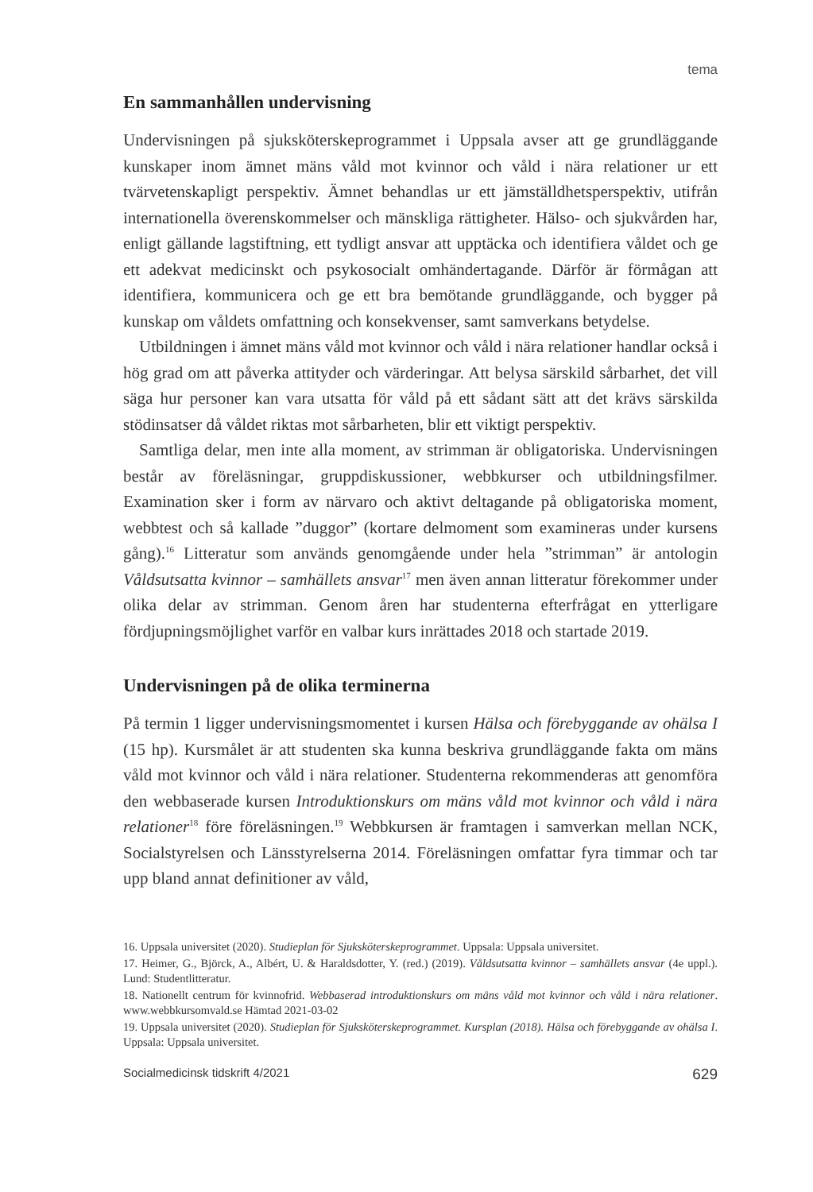tema
En sammanhållen undervisning
Undervisningen på sjuksköterskeprogrammet i Uppsala avser att ge grundläggande kunskaper inom ämnet mäns våld mot kvinnor och våld i nära relationer ur ett tvärvetenskapligt perspektiv. Ämnet behandlas ur ett jämställdhetsperspektiv, utifrån internationella överenskommelser och mänskliga rättigheter. Hälso- och sjukvården har, enligt gällande lagstiftning, ett tydligt ansvar att upptäcka och identifiera våldet och ge ett adekvat medicinskt och psykosocialt omhändertagande. Därför är förmågan att identifiera, kommunicera och ge ett bra bemötande grundläggande, och bygger på kunskap om våldets omfattning och konsekvenser, samt samverkans betydelse.
Utbildningen i ämnet mäns våld mot kvinnor och våld i nära relationer handlar också i hög grad om att påverka attityder och värderingar. Att belysa särskild sårbarhet, det vill säga hur personer kan vara utsatta för våld på ett sådant sätt att det krävs särskilda stödinsatser då våldet riktas mot sårbarheten, blir ett viktigt perspektiv.
Samtliga delar, men inte alla moment, av strimman är obligatoriska. Undervisningen består av föreläsningar, gruppdiskussioner, webbkurser och utbildningsfilmer. Examination sker i form av närvaro och aktivt deltagande på obligatoriska moment, webbtest och så kallade ”duggor” (kortare delmoment som examineras under kursens gång).<sup>16</sup> Litteratur som används genomgående under hela ”strimman” är antologin Våldsutsatta kvinnor – samhällets ansvar<sup>17</sup> men även annan litteratur förekommer under olika delar av strimman. Genom åren har studenterna efterfrågat en ytterligare fördjupningsmöjlighet varför en valbar kurs inrättades 2018 och startade 2019.
Undervisningen på de olika terminerna
På termin 1 ligger undervisningsmomentet i kursen Hälsa och förebyggande av ohälsa I (15 hp). Kursmålet är att studenten ska kunna beskriva grundläggande fakta om mäns våld mot kvinnor och våld i nära relationer. Studenterna rekommenderas att genomföra den webbaserade kursen Introduktionskurs om mäns våld mot kvinnor och våld i nära relationer<sup>18</sup> före föreläsningen.<sup>19</sup> Webbkursen är framtagen i samverkan mellan NCK, Socialstyrelsen och Länsstyrelserna 2014. Föreläsningen omfattar fyra timmar och tar upp bland annat definitioner av våld,
16. Uppsala universitet (2020). Studieplan för Sjuksköterskeprogrammet. Uppsala: Uppsala universitet.
17. Heimer, G., Björck, A., Albért, U. & Haraldsdotter, Y. (red.) (2019). Våldsutsatta kvinnor – samhällets ansvar (4e uppl.). Lund: Studentlitteratur.
18. Nationellt centrum för kvinnofrid. Webbaserad introduktionskurs om mäns våld mot kvinnor och våld i nära relationer. www.webbkursomvald.se Hämtad 2021-03-02
19. Uppsala universitet (2020). Studieplan för Sjuksköterskeprogrammet. Kursplan (2018). Hälsa och förebyggande av ohälsa I. Uppsala: Uppsala universitet.
Socialmedicinsk tidskrift 4/2021 629